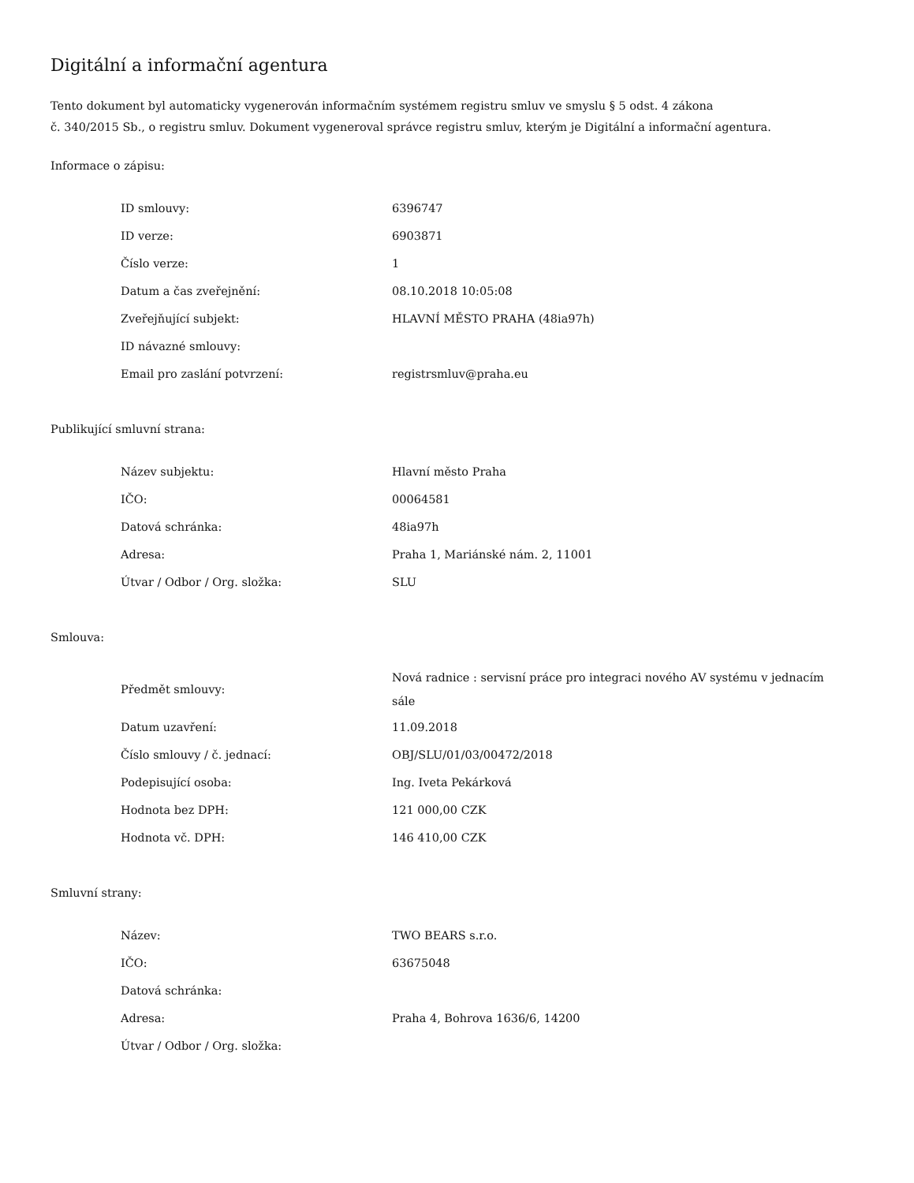Digitální a informační agentura
Tento dokument byl automaticky vygenerován informačním systémem registru smluv ve smyslu § 5 odst. 4 zákona
č. 340/2015 Sb., o registru smluv. Dokument vygeneroval správce registru smluv, kterým je Digitální a informační agentura.
Informace o zápisu:
| ID smlouvy: | 6396747 |
| ID verze: | 6903871 |
| Číslo verze: | 1 |
| Datum a čas zveřejnění: | 08.10.2018 10:05:08 |
| Zveřejňující subjekt: | HLAVNÍ MĚSTO PRAHA (48ia97h) |
| ID návazné smlouvy: | |
| Email pro zaslání potvrzení: | registrsmluv@praha.eu |
Publikující smluvní strana:
| Název subjektu: | Hlavní město Praha |
| IČO: | 00064581 |
| Datová schránka: | 48ia97h |
| Adresa: | Praha 1, Mariánské nám. 2, 11001 |
| Útvar / Odbor / Org. složka: | SLU |
Smlouva:
| Předmět smlouvy: | Nová radnice : servisní práce pro integraci nového AV systému v jednacím sále |
| Datum uzavření: | 11.09.2018 |
| Číslo smlouvy / č. jednací: | OBJ/SLU/01/03/00472/2018 |
| Podepisující osoba: | Ing. Iveta Pekárková |
| Hodnota bez DPH: | 121 000,00 CZK |
| Hodnota vč. DPH: | 146 410,00 CZK |
Smluvní strany:
| Název: | TWO BEARS s.r.o. |
| IČO: | 63675048 |
| Datová schránka: | |
| Adresa: | Praha 4, Bohrova 1636/6, 14200 |
| Útvar / Odbor / Org. složka: | |